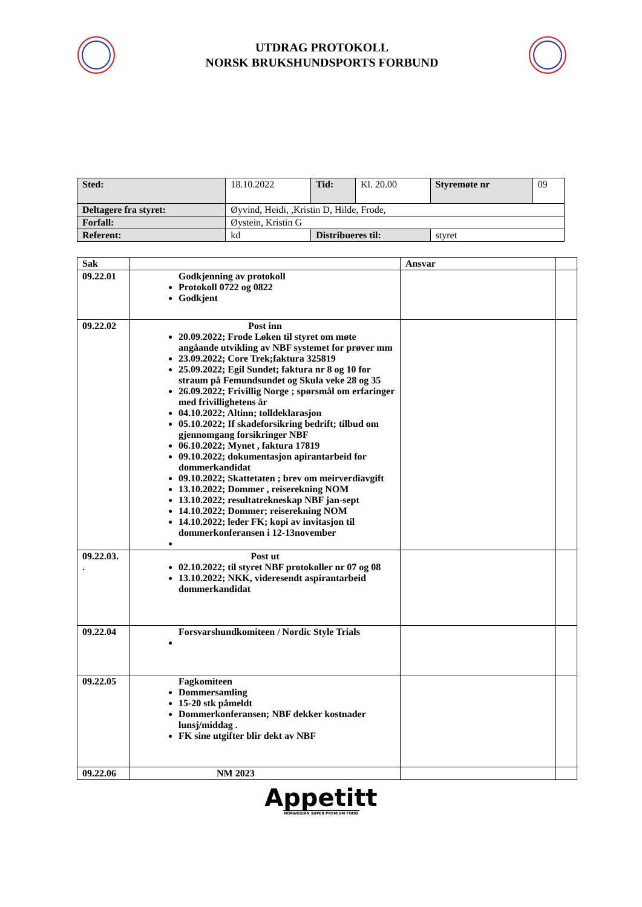UTDRAG PROTOKOLL
NORSK BRUKSHUNDSPORTS FORBUND
| Sted: | 18.10.2022 | | Tid: | Kl. 20.00 | Styremøte nr | 09 |
| Deltagere fra styret: | | Øyvind, Heidi, ,Kristin D, Hilde, Frode, | | | | |
| Forfall: | | Øystein, Kristin G | | | | |
| Referent: | | kd | Distribueres til: | | styret | |
| Sak | | Ansvar | |
| 09.22.01 | Godkjenning av protokoll Protokoll 0722 og 0822 Godkjent | | |
| 09.22.02 | Post inn 20.09.2022; Frode Løken til styret om møte angåande utvikling av NBF systemet for prøver mm 23.09.2022; Core Trek;faktura 325819 25.09.2022; Egil Sundet; faktura nr 8 og 10 for straum på Femundsundet og Skula veke 28 og 35 26.09.2022; Frivillig Norge ; spørsmål om erfaringer med frivillighetens år 04.10.2022; Altinn; tolldeklarasjon 05.10.2022; If skadeforsikring bedrift; tilbud om gjennomgang forsikringer NBF 06.10.2022; Mynet , faktura 17819 09.10.2022; dokumentasjon apirantarbeid for dommerkandidat 09.10.2022; Skattetaten ; brev om meirverdiavgift 13.10.2022; Dommer , reiserekning NOM 13.10.2022; resultatrekneskap NBF jan-sept 14.10.2022; Dommer; reiserekning NOM 14.10.2022; leder FK; kopi av invitasjon til dommerkonferansen i 12-13november | | |
| 09.22.03. . | Post ut 02.10.2022; til styret NBF protokoller nr 07 og 08 13.10.2022; NKK, videresendt aspirantarbeid dommerkandidat | | |
| 09.22.04 | Forsvarshundkomiteen / Nordic Style Trials | | |
| 09.22.05 | Fagkomiteen Dommersamling 15-20 stk påmeldt Dommerkonferansen; NBF dekker kostnader lunsj/middag . FK sine utgifter blir dekt av NBF | | |
| 09.22.06 | NM 2023 | | |
Appetitt
NORWEGIAN SUPER PREMIUM FOOD